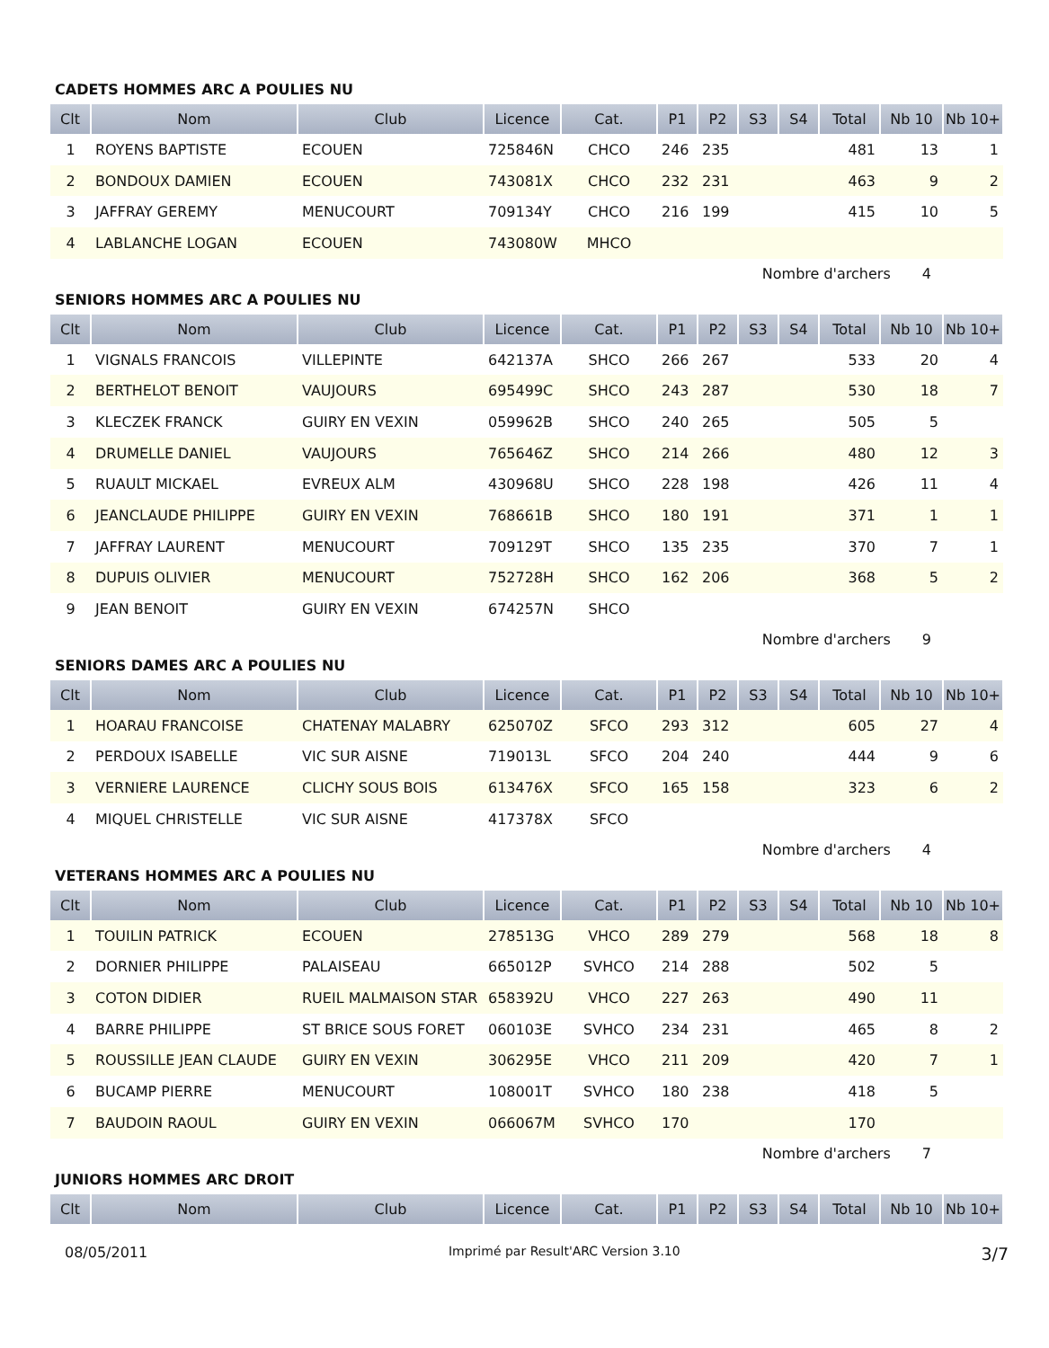CADETS HOMMES ARC A POULIES NU
| Clt | Nom | Club | Licence | Cat. | P1 | P2 | S3 | S4 | Total | Nb 10 | Nb 10+ |
| --- | --- | --- | --- | --- | --- | --- | --- | --- | --- | --- | --- |
| 1 | ROYENS BAPTISTE | ECOUEN | 725846N | CHCO | 246 | 235 | | | 481 | 13 | 1 |
| 2 | BONDOUX DAMIEN | ECOUEN | 743081X | CHCO | 232 | 231 | | | 463 | 9 | 2 |
| 3 | JAFFRAY GEREMY | MENUCOURT | 709134Y | CHCO | 216 | 199 | | | 415 | 10 | 5 |
| 4 | LABLANCHE LOGAN | ECOUEN | 743080W | MHCO | | | | | | | |
Nombre d'archers 4
SENIORS HOMMES ARC A POULIES NU
| Clt | Nom | Club | Licence | Cat. | P1 | P2 | S3 | S4 | Total | Nb 10 | Nb 10+ |
| --- | --- | --- | --- | --- | --- | --- | --- | --- | --- | --- | --- |
| 1 | VIGNALS FRANCOIS | VILLEPINTE | 642137A | SHCO | 266 | 267 | | | 533 | 20 | 4 |
| 2 | BERTHELOT BENOIT | VAUJOURS | 695499C | SHCO | 243 | 287 | | | 530 | 18 | 7 |
| 3 | KLECZEK FRANCK | GUIRY EN VEXIN | 059962B | SHCO | 240 | 265 | | | 505 | 5 | |
| 4 | DRUMELLE DANIEL | VAUJOURS | 765646Z | SHCO | 214 | 266 | | | 480 | 12 | 3 |
| 5 | RUAULT MICKAEL | EVREUX ALM | 430968U | SHCO | 228 | 198 | | | 426 | 11 | 4 |
| 6 | JEANCLAUDE PHILIPPE | GUIRY EN VEXIN | 768661B | SHCO | 180 | 191 | | | 371 | 1 | 1 |
| 7 | JAFFRAY LAURENT | MENUCOURT | 709129T | SHCO | 135 | 235 | | | 370 | 7 | 1 |
| 8 | DUPUIS OLIVIER | MENUCOURT | 752728H | SHCO | 162 | 206 | | | 368 | 5 | 2 |
| 9 | JEAN BENOIT | GUIRY EN VEXIN | 674257N | SHCO | | | | | | | |
Nombre d'archers 9
SENIORS DAMES ARC A POULIES NU
| Clt | Nom | Club | Licence | Cat. | P1 | P2 | S3 | S4 | Total | Nb 10 | Nb 10+ |
| --- | --- | --- | --- | --- | --- | --- | --- | --- | --- | --- | --- |
| 1 | HOARAU FRANCOISE | CHATENAY MALABRY | 625070Z | SFCO | 293 | 312 | | | 605 | 27 | 4 |
| 2 | PERDOUX ISABELLE | VIC SUR AISNE | 719013L | SFCO | 204 | 240 | | | 444 | 9 | 6 |
| 3 | VERNIERE LAURENCE | CLICHY SOUS BOIS | 613476X | SFCO | 165 | 158 | | | 323 | 6 | 2 |
| 4 | MIQUEL CHRISTELLE | VIC SUR AISNE | 417378X | SFCO | | | | | | | |
Nombre d'archers 4
VETERANS HOMMES ARC A POULIES NU
| Clt | Nom | Club | Licence | Cat. | P1 | P2 | S3 | S4 | Total | Nb 10 | Nb 10+ |
| --- | --- | --- | --- | --- | --- | --- | --- | --- | --- | --- | --- |
| 1 | TOUILIN PATRICK | ECOUEN | 278513G | VHCO | 289 | 279 | | | 568 | 18 | 8 |
| 2 | DORNIER PHILIPPE | PALAISEAU | 665012P | SVHCO | 214 | 288 | | | 502 | 5 | |
| 3 | COTON DIDIER | RUEIL MALMAISON STAR | 658392U | VHCO | 227 | 263 | | | 490 | 11 | |
| 4 | BARRE PHILIPPE | ST BRICE SOUS FORET | 060103E | SVHCO | 234 | 231 | | | 465 | 8 | 2 |
| 5 | ROUSSILLE JEAN CLAUDE | GUIRY EN VEXIN | 306295E | VHCO | 211 | 209 | | | 420 | 7 | 1 |
| 6 | BUCAMP PIERRE | MENUCOURT | 108001T | SVHCO | 180 | 238 | | | 418 | 5 | |
| 7 | BAUDOIN RAOUL | GUIRY EN VEXIN | 066067M | SVHCO | 170 | | | | 170 | | |
Nombre d'archers 7
JUNIORS HOMMES ARC DROIT
| Clt | Nom | Club | Licence | Cat. | P1 | P2 | S3 | S4 | Total | Nb 10 | Nb 10+ |
| --- | --- | --- | --- | --- | --- | --- | --- | --- | --- | --- | --- |
08/05/2011 Imprimé par Result'ARC Version 3.10 3/7